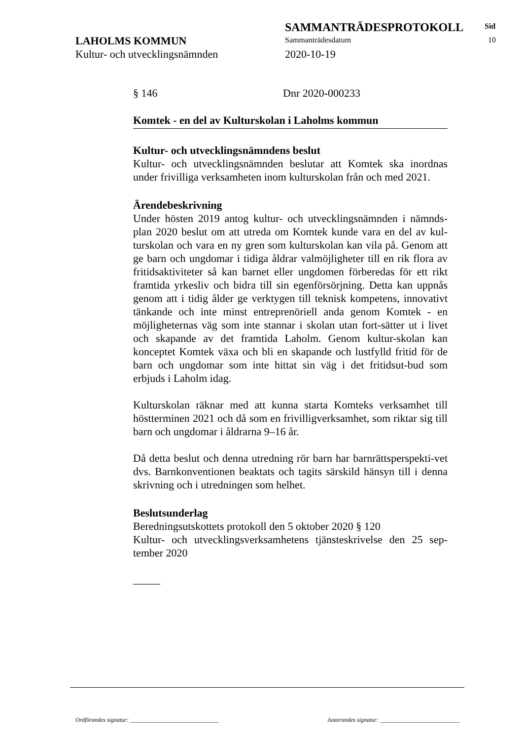SAMMANTRÄDESPROTOKOLL Sid
LAHOLMS KOMMUN Sammanträdesdatum 10
Kultur- och utvecklingsnämnden 2020-10-19
§ 146 Dnr 2020-000233
Komtek - en del av Kulturskolan i Laholms kommun
Kultur- och utvecklingsnämndens beslut
Kultur- och utvecklingsnämnden beslutar att Komtek ska inordnas under frivilliga verksamheten inom kulturskolan från och med 2021.
Ärendebeskrivning
Under hösten 2019 antog kultur- och utvecklingsnämnden i nämnds-plan 2020 beslut om att utreda om Komtek kunde vara en del av kul-turskolan och vara en ny gren som kulturskolan kan vila på. Genom att ge barn och ungdomar i tidiga åldrar valmöjligheter till en rik flora av fritidsaktiviteter så kan barnet eller ungdomen förberedas för ett rikt framtida yrkesliv och bidra till sin egenförsörjning. Detta kan uppnås genom att i tidig ålder ge verktygen till teknisk kompetens, innovativt tänkande och inte minst entreprenöriell anda genom Komtek - en möjligheternas väg som inte stannar i skolan utan fort-sätter ut i livet och skapande av det framtida Laholm. Genom kultur-skolan kan konceptet Komtek växa och bli en skapande och lustfylld fritid för de barn och ungdomar som inte hittat sin väg i det fritidsut-bud som erbjuds i Laholm idag.
Kulturskolan räknar med att kunna starta Komteks verksamhet till höstterminen 2021 och då som en frivilligverksamhet, som riktar sig till barn och ungdomar i åldrarna 9–16 år.
Då detta beslut och denna utredning rör barn har barnrättsperspekti-vet dvs. Barnkonventionen beaktats och tagits särskild hänsyn till i denna skrivning och i utredningen som helhet.
Beslutsunderlag
Beredningsutskottets protokoll den 5 oktober 2020 § 120
Kultur- och utvecklingsverksamhetens tjänsteskrivelse den 25 sep-tember 2020
_____
Ordförandes signatur: ______________________________ Justerandes signatur: ___________________________